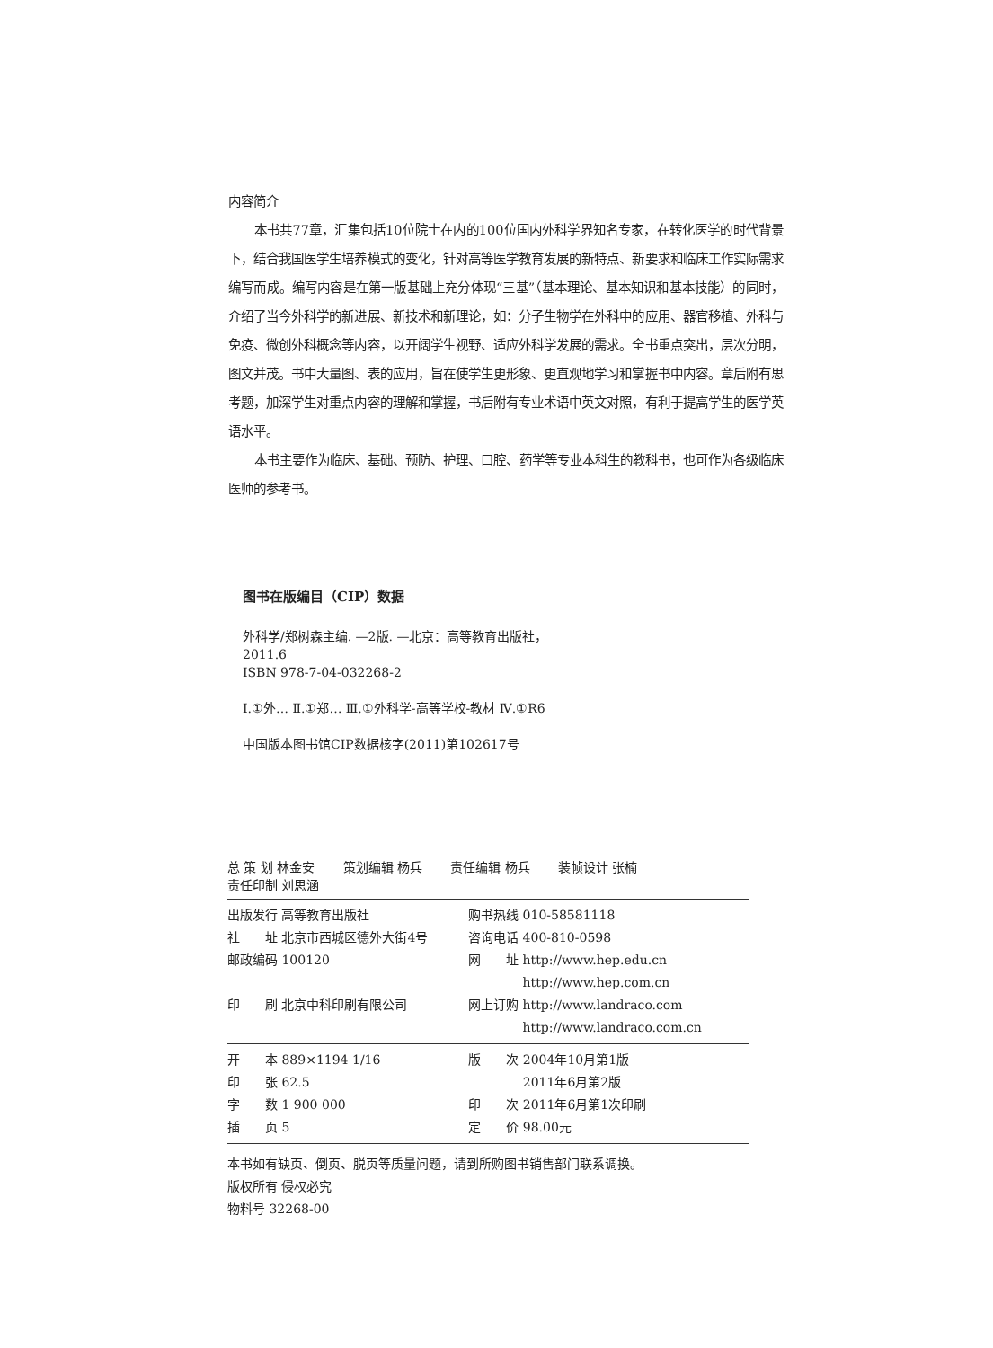内容简介
本书共77章，汇集包括10位院士在内的100位国内外科学界知名专家，在转化医学的时代背景下，结合我国医学生培养模式的变化，针对高等医学教育发展的新特点、新要求和临床工作实际需求编写而成。编写内容是在第一版基础上充分体现“三基”（基本理论、基本知识和基本技能）的同时，介绍了当今外科学的新进展、新技术和新理论，如：分子生物学在外科中的应用、器官移植、外科与免疫、微创外科概念等内容，以开阔学生视野、适应外科学发展的需求。全书重点突出，层次分明，图文并茂。书中大量图、表的应用，旨在使学生更形象、更直观地学习和掌握书中内容。章后附有思考题，加深学生对重点内容的理解和掌握，书后附有专业术语中英文对照，有利于提高学生的医学英语水平。
本书主要作为临床、基础、预防、护理、口腔、药学等专业本科生的教科书，也可作为各级临床医师的参考书。
图书在版编目（CIP）数据
外科学/郑树森主编. —2版. —北京：高等教育出版社，2011.6
ISBN 978-7-04-032268-2
Ⅰ.①外… Ⅱ.①郑… Ⅲ.①外科学-高等学校-教材 Ⅳ.①R6
中国版本图书馆CIP数据核字(2011)第102617号
总 策 划 林金安 策划编辑 杨兵 责任编辑 杨兵 装帧设计 张楠
责任印制 刘思涵
| 出版发行 高等教育出版社 | 购书热线 010-58581118 |
| 社 址 北京市西城区德外大街4号 | 咨询电话 400-810-0598 |
| 邮政编码 100120 | 网 址 http://www.hep.edu.cn |
| | http://www.hep.com.cn |
| 印 刷 北京中科印刷有限公司 | 网上订购 http://www.landraco.com |
| | http://www.landraco.com.cn |
| 开 本 889×1194 1/16 | 版 次 2004年10月第1版 |
| 印 张 62.5 | 2011年6月第2版 |
| 字 数 1 900 000 | 印 次 2011年6月第1次印刷 |
| 插 页 5 | 定 价 98.00元 |
本书如有缺页、倒页、脱页等质量问题，请到所购图书销售部门联系调换。
版权所有 侵权必究
物料号 32268-00